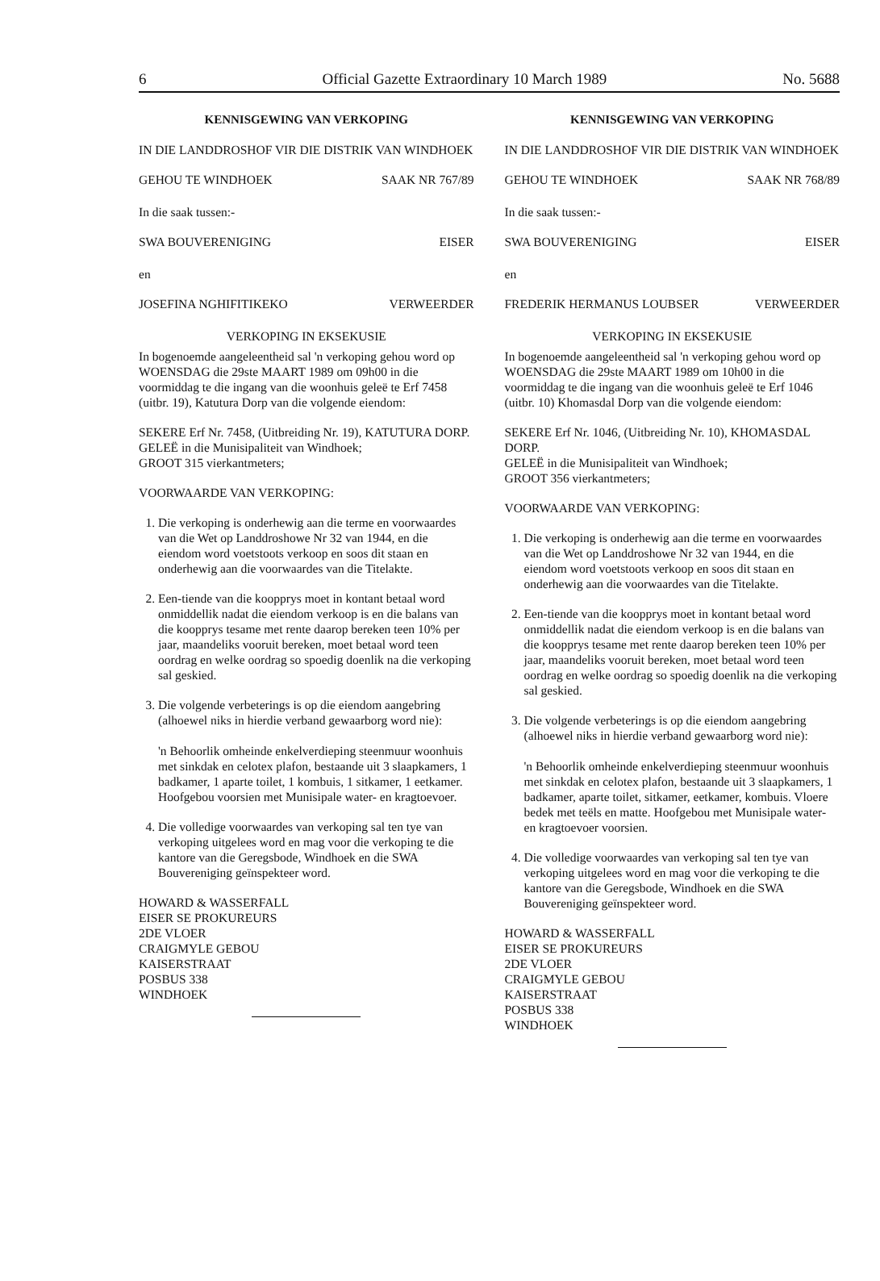6 Official Gazette Extraordinary 10 March 1989 No. 5688
KENNISGEWING VAN VERKOPING
IN DIE LANDDROSHOF VIR DIE DISTRIK VAN WINDHOEK
GEHOU TE WINDHOEK SAAK NR 767/89
In die saak tussen:-
SWA BOUVERENIGING EISER
en
JOSEFINA NGHIFITIKEKO VERWEERDER
VERKOPING IN EKSEKUSIE
In bogenoemde aangeleentheid sal 'n verkoping gehou word op WOENSDAG die 29ste MAART 1989 om 09h00 in die voormiddag te die ingang van die woonhuis geleë te Erf 7458 (uitbr. 19), Katutura Dorp van die volgende eiendom:
SEKERE Erf Nr. 7458, (Uitbreiding Nr. 19), KATUTURA DORP.
GELEË in die Munisipaliteit van Windhoek;
GROOT 315 vierkantmeters;
VOORWAARDE VAN VERKOPING:
1. Die verkoping is onderhewig aan die terme en voorwaardes van die Wet op Landdroshowe Nr 32 van 1944, en die eiendom word voetstoots verkoop en soos dit staan en onderhewig aan die voorwaardes van die Titelakte.
2. Een-tiende van die koopprys moet in kontant betaal word onmiddellik nadat die eiendom verkoop is en die balans van die koopprys tesame met rente daarop bereken teen 10% per jaar, maandeliks vooruit bereken, moet betaal word teen oordrag en welke oordrag so spoedig doenlik na die verkoping sal geskied.
3. Die volgende verbeterings is op die eiendom aangebring (alhoewel niks in hierdie verband gewaarborg word nie):
'n Behoorlik omheinde enkelverdieping steenmuur woonhuis met sinkdak en celotex plafon, bestaande uit 3 slaapkamers, 1 badkamer, 1 aparte toilet, 1 kombuis, 1 sitkamer, 1 eetkamer. Hoofgebou voorsien met Munisipale water- en kragtoevoer.
4. Die volledige voorwaardes van verkoping sal ten tye van verkoping uitgelees word en mag voor die verkoping te die kantore van die Geregsbode, Windhoek en die SWA Bouvereniging geïnspekteer word.
HOWARD & WASSERFALL
EISER SE PROKUREURS
2DE VLOER
CRAIGMYLE GEBOU
KAISERSTRAAT
POSBUS 338
WINDHOEK
KENNISGEWING VAN VERKOPING
IN DIE LANDDROSHOF VIR DIE DISTRIK VAN WINDHOEK
GEHOU TE WINDHOEK SAAK NR 768/89
In die saak tussen:-
SWA BOUVERENIGING EISER
en
FREDERIK HERMANUS LOUBSER VERWEERDER
VERKOPING IN EKSEKUSIE
In bogenoemde aangeleentheid sal 'n verkoping gehou word op WOENSDAG die 29ste MAART 1989 om 10h00 in die voormiddag te die ingang van die woonhuis geleë te Erf 1046 (uitbr. 10) Khomasdal Dorp van die volgende eiendom:
SEKERE Erf Nr. 1046, (Uitbreiding Nr. 10), KHOMASDAL DORP.
GELEË in die Munisipaliteit van Windhoek;
GROOT 356 vierkantmeters;
VOORWAARDE VAN VERKOPING:
1. Die verkoping is onderhewig aan die terme en voorwaardes van die Wet op Landdroshowe Nr 32 van 1944, en die eiendom word voetstoots verkoop en soos dit staan en onderhewig aan die voorwaardes van die Titelakte.
2. Een-tiende van die koopprys moet in kontant betaal word onmiddellik nadat die eiendom verkoop is en die balans van die koopprys tesame met rente daarop bereken teen 10% per jaar, maandeliks vooruit bereken, moet betaal word teen oordrag en welke oordrag so spoedig doenlik na die verkoping sal geskied.
3. Die volgende verbeterings is op die eiendom aangebring (alhoewel niks in hierdie verband gewaarborg word nie):
'n Behoorlik omheinde enkelverdieping steenmuur woonhuis met sinkdak en celotex plafon, bestaande uit 3 slaapkamers, 1 badkamer, aparte toilet, sitkamer, eetkamer, kombuis. Vloere bedek met teëls en matte. Hoofgebou met Munisipale water- en kragtoevoer voorsien.
4. Die volledige voorwaardes van verkoping sal ten tye van verkoping uitgelees word en mag voor die verkoping te die kantore van die Geregsbode, Windhoek en die SWA Bouvereniging geïnspekteer word.
HOWARD & WASSERFALL
EISER SE PROKUREURS
2DE VLOER
CRAIGMYLE GEBOU
KAISERSTRAAT
POSBUS 338
WINDHOEK